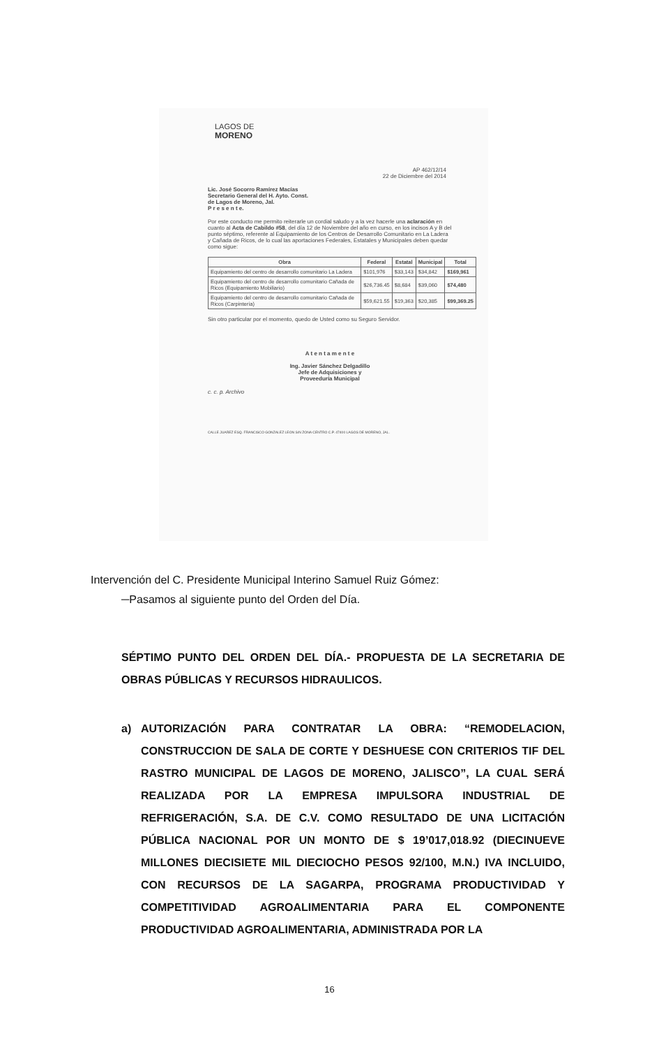LAGOS DE
MORENO
AP 462/12/14
22 de Diciembre del 2014
Lic. José Socorro Ramírez Macías
Secretario General del H. Ayto. Const.
de Lagos de Moreno, Jal.
P r e s e n t e.
Por este conducto me permito reiterarle un cordial saludo y a la vez hacerle una aclaración en cuanto al Acta de Cabildo #58, del día 12 de Noviembre del año en curso, en los incisos A y B del punto séptimo, referente al Equipamiento de los Centros de Desarrollo Comunitario en La Ladera y Cañada de Ricos, de lo cual las aportaciones Federales, Estatales y Municipales deben quedar como sigue:
| Obra | Federal | Estatal | Municipal | Total |
| --- | --- | --- | --- | --- |
| Equipamiento del centro de desarrollo comunitario La Ladera | $101,976 | $33,143 | $34,842 | $169,961 |
| Equipamiento del centro de desarrollo comunitario Cañada de Ricos (Equipamiento Mobiliario) | $26,736.45 | $8,684 | $39,060 | $74,480 |
| Equipamiento del centro de desarrollo comunitario Cañada de Ricos (Carpintería) | $59,621.55 | $19,363 | $20,385 | $99,369.25 |
Sin otro particular por el momento, quedo de Usted como su Seguro Servidor.
A t e n t a m e n t e
Ing. Javier Sánchez Delgadillo
Jefe de Adquisiciones y
Proveeduría Municipal
c. c. p. Archivo
CALLE JUAREZ ESQ. FRANCISCO GONZALEZ LEON S/N ZONA CENTRO C.P. 47400 LAGOS DE MORENO, JAL.
Intervención del C. Presidente Municipal Interino Samuel Ruiz Gómez:
─Pasamos al siguiente punto del Orden del Día.
SÉPTIMO PUNTO DEL ORDEN DEL DÍA.- PROPUESTA DE LA SECRETARIA DE OBRAS PÚBLICAS Y RECURSOS HIDRAULICOS.
a) AUTORIZACIÓN PARA CONTRATAR LA OBRA: “REMODELACION, CONSTRUCCION DE SALA DE CORTE Y DESHUESE CON CRITERIOS TIF DEL RASTRO MUNICIPAL DE LAGOS DE MORENO, JALISCO”, LA CUAL SERÁ REALIZADA POR LA EMPRESA IMPULSORA INDUSTRIAL DE REFRIGERACIÓN, S.A. DE C.V. COMO RESULTADO DE UNA LICITACIÓN PÚBLICA NACIONAL POR UN MONTO DE $ 19’017,018.92 (DIECINUEVE MILLONES DIECISIETE MIL DIECIOCHO PESOS 92/100, M.N.) IVA INCLUIDO, CON RECURSOS DE LA SAGARPA, PROGRAMA PRODUCTIVIDAD Y COMPETITIVIDAD AGROALIMENTARIA PARA EL COMPONENTE PRODUCTIVIDAD AGROALIMENTARIA, ADMINISTRADA POR LA
16